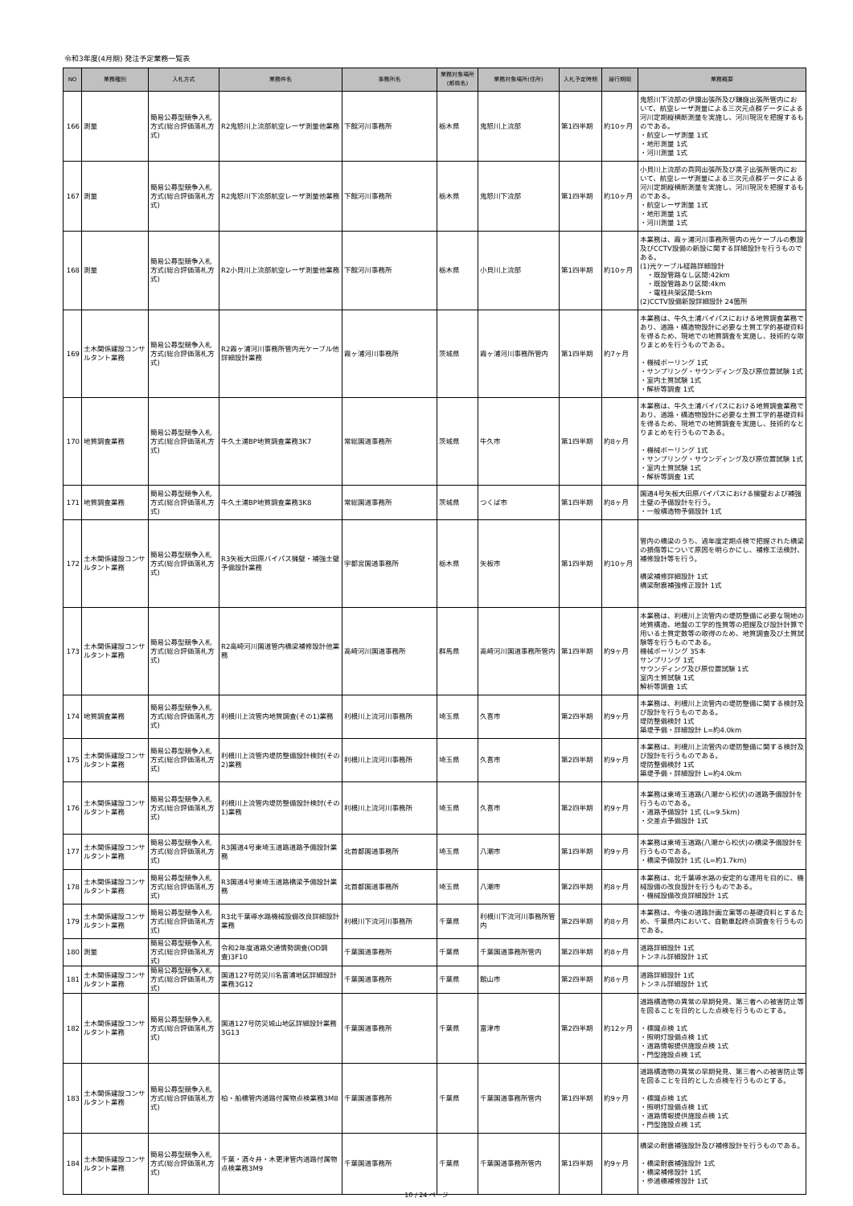令和3年度(4月期) 発注予定業務一覧表
| NO | 業務種別 | 入札方式 | 業務件名 | 事務所名 | 業務対象場所(都県名) | 業務対象場所(住所) | 入札予定時期 | 履行期間 | 業務概要 |
| --- | --- | --- | --- | --- | --- | --- | --- | --- | --- |
| 166 | 測量 | 簡易公募型競争入札方式(総合評価落札方式) | R2鬼怒川上流部航空レーザ測量他業務 | 下館河川事務所 | 栃木県 | 鬼怒川上流部 | 第1四半期 | 約10ヶ月 | 鬼怒川下流部の伊讃出張所及び鎌庭出張所管内において、航空レーザ測量による三次元点群データによる河川定期縦横断測量を実施し、河川現況を把握するものである。 ・航空レーザ測量 1式 ・地形測量 1式 ・河川測量 1式 |
| 167 | 測量 | 簡易公募型競争入札方式(総合評価落札方式) | R2鬼怒川下流部航空レーザ測量他業務 | 下館河川事務所 | 栃木県 | 鬼怒川下流部 | 第1四半期 | 約10ヶ月 | 小貝川上流部の真岡出張所及び黒子出張所管内において、航空レーザ測量による三次元点群データによる河川定期縦横断測量を実施し、河川現況を把握するものである。 ・航空レーザ測量 1式 ・地形測量 1式 ・河川測量 1式 |
| 168 | 測量 | 簡易公募型競争入札方式(総合評価落札方式) | R2小貝川上流部航空レーザ測量他業務 | 下館河川事務所 | 栃木県 | 小貝川上流部 | 第1四半期 | 約10ヶ月 | 本業務は、霞ヶ浦河川事務所管内の光ケーブルの敷設及びCCTV設備の新設に関する詳細設計を行うものである。 (1)光ケーブル経路詳細設計 ・既設管路なし区間:42km ・既設管路あり区間:4km ・電柱共架区間:5km (2)CCTV設備新設詳細設計 24箇所 |
| 169 | 土木関係建設コンサルタント業務 | 簡易公募型競争入札方式(総合評価落札方式) | R2霞ヶ浦河川事務所管内光ケーブル他詳細設計業務 | 霞ヶ浦河川事務所 | 茨城県 | 霞ヶ浦河川事務所管内 | 第1四半期 | 約7ヶ月 | 本業務は、牛久土浦バイパスにおける地質調査業務であり、道路・構造物設計に必要な土質工学的基礎資料を得るため、現地での地質調査を実施し、技術的な取りまとめを行うものである。 ・機械ボーリング 1式 ・サンプリング・サウンディング及び原位置試験 1式 ・室内土質試験 1式 ・解析等調査 1式 |
| 170 | 地質調査業務 | 簡易公募型競争入札方式(総合評価落札方式) | 牛久土浦BP地質調査業務3K7 | 常総国道事務所 | 茨城県 | 牛久市 | 第1四半期 | 約8ヶ月 | 本業務は、牛久土浦バイパスにおける地質調査業務であり、道路・構造物設計に必要な土質工学的基礎資料を得るため、現地での地質調査を実施し、技術的なとりまとめを行うものである。 ・機械ボーリング 1式 ・サンプリング・サウンディング及び原位置試験 1式 ・室内土質試験 1式 ・解析等調査 1式 |
| 171 | 地質調査業務 | 簡易公募型競争入札方式(総合評価落札方式) | 牛久土浦BP地質調査業務3K8 | 常総国道事務所 | 茨城県 | つくば市 | 第1四半期 | 約8ヶ月 | 国道4号矢板大田原バイパスにおける擁壁および補強土壁の予備設計を行う。 ・一般構造物予備設計 1式 |
| 172 | 土木関係建設コンサルタント業務 | 簡易公募型競争入札方式(総合評価落札方式) | R3矢板大田原バイパス擁壁・補強土壁予備設計業務 | 宇都宮国道事務所 | 栃木県 | 矢板市 | 第1四半期 | 約10ヶ月 | 管内の橋梁のうち、過年度定期点検で把握された橋梁の損傷等について原因を明らかにし、補修工法検討、補修設計等を行う。 橋梁補修詳細設計 1式 橋梁耐震補強修正設計 1式 |
| 173 | 土木関係建設コンサルタント業務 | 簡易公募型競争入札方式(総合評価落札方式) | R2高崎河川国道管内橋梁補修設計他業務 | 高崎河川国道事務所 | 群馬県 | 高崎河川国道事務所管内 | 第1四半期 | 約9ヶ月 | 本業務は、利根川上流管内の堤防整備に必要な現地の地質構造、地盤の工学的性質等の把握及び設計計算で用いる土質定数等の取得のため、地質調査及び土質試験等を行うものである。 機械ボーリング 35本 サンプリング 1式 サウンディング及び原位置試験 1式 室内土質試験 1式 解析等調査 1式 |
| 174 | 地質調査業務 | 簡易公募型競争入札方式(総合評価落札方式) | 利根川上流管内地質調査(その1)業務 | 利根川上流河川事務所 | 埼玉県 | 久喜市 | 第2四半期 | 約9ヶ月 | 本業務は、利根川上流管内の堤防整備に関する検討及び設計を行うものである。 堤防整備検討 1式 築堤予備・詳細設計 L=約4.0km |
| 175 | 土木関係建設コンサルタント業務 | 簡易公募型競争入札方式(総合評価落札方式) | 利根川上流管内堤防整備設計検討(その2)業務 | 利根川上流河川事務所 | 埼玉県 | 久喜市 | 第2四半期 | 約9ヶ月 | 本業務は、利根川上流管内の堤防整備に関する検討及び設計を行うものである。 堤防整備検討 1式 築堤予備・詳細設計 L=約4.0km |
| 176 | 土木関係建設コンサルタント業務 | 簡易公募型競争入札方式(総合評価落札方式) | 利根川上流管内堤防整備設計検討(その1)業務 | 利根川上流河川事務所 | 埼玉県 | 久喜市 | 第2四半期 | 約9ヶ月 | 本業務は東埼玉道路(八潮から松伏)の道路予備設計を行うものである。 ・道路予備設計 1式 (L=9.5km) ・交差点予備設計 1式 |
| 177 | 土木関係建設コンサルタント業務 | 簡易公募型競争入札方式(総合評価落札方式) | R3国道4号東埼玉道路道路予備設計業務 | 北首都国道事務所 | 埼玉県 | 八潮市 | 第1四半期 | 約9ヶ月 | 本業務は東埼玉道路(八潮から松伏)の橋梁予備設計を行うものである。 ・橋梁予備設計 1式 (L=約1.7km) |
| 178 | 土木関係建設コンサルタント業務 | 簡易公募型競争入札方式(総合評価落札方式) | R3国道4号東埼玉道路橋梁予備設計業務 | 北首都国道事務所 | 埼玉県 | 八潮市 | 第2四半期 | 約8ヶ月 | 本業務は、北千葉導水路の安定的な運用を目的に、機械設備の改良設計を行うものである。 ・機械設備改良詳細設計 1式 |
| 179 | 土木関係建設コンサルタント業務 | 簡易公募型競争入札方式(総合評価落札方式) | R3北千葉導水路機械設備改良詳細設計業務 | 利根川下流河川事務所 | 千葉県 | 利根川下流河川事務所管内 | 第2四半期 | 約8ヶ月 | 本業務は、今後の道路計画立案等の基礎資料とするため、千葉県内において、自動車起終点調査を行うものである。 |
| 180 | 測量 | 簡易公募型競争入札方式(総合評価落札方式) | 令和2年度道路交通情勢調査(OD調査)3F10 | 千葉国道事務所 | 千葉県 | 千葉国道事務所管内 | 第2四半期 | 約8ヶ月 | 道路詳細設計 1式 トンネル詳細設計 1式 |
| 181 | 土木関係建設コンサルタント業務 | 簡易公募型競争入札方式(総合評価落札方式) | 国道127号防災川名富浦地区詳細設計業務3G12 | 千葉国道事務所 | 千葉県 | 館山市 | 第2四半期 | 約8ヶ月 | 道路詳細設計 1式 トンネル詳細設計 1式 |
| 182 | 土木関係建設コンサルタント業務 | 簡易公募型競争入札方式(総合評価落札方式) | 国道127号防災城山地区詳細設計業務3G13 | 千葉国道事務所 | 千葉県 | 富津市 | 第2四半期 | 約12ヶ月 | 道路構造物の異常の早期発見、第三者への被害防止等を図ることを目的とした点検を行うものとする。 ・標識点検 1式 ・照明灯設備点検 1式 ・道路情報提供施設点検 1式 ・門型施設点検 1式 |
| 183 | 土木関係建設コンサルタント業務 | 簡易公募型競争入札方式(総合評価落札方式) | 柏・船橋管内道路付属物点検業務3M8 | 千葉国道事務所 | 千葉県 | 千葉国道事務所管内 | 第1四半期 | 約9ヶ月 | 道路構造物の異常の早期発見、第三者への被害防止等を図ることを目的とした点検を行うものとする。 ・標識点検 1式 ・照明灯設備点検 1式 ・道路情報提供施設点検 1式 ・門型施設点検 1式 |
| 184 | 土木関係建設コンサルタント業務 | 簡易公募型競争入札方式(総合評価落札方式) | 千葉・酒々井・木更津管内道路付属物点検業務3M9 | 千葉国道事務所 | 千葉県 | 千葉国道事務所管内 | 第1四半期 | 約9ヶ月 | 橋梁の耐震補強設計及び補修設計を行うものである。 ・橋梁耐震補強設計 1式 ・橋梁補修設計 1式 ・歩道橋補修設計 1式 |
10 / 24 ページ